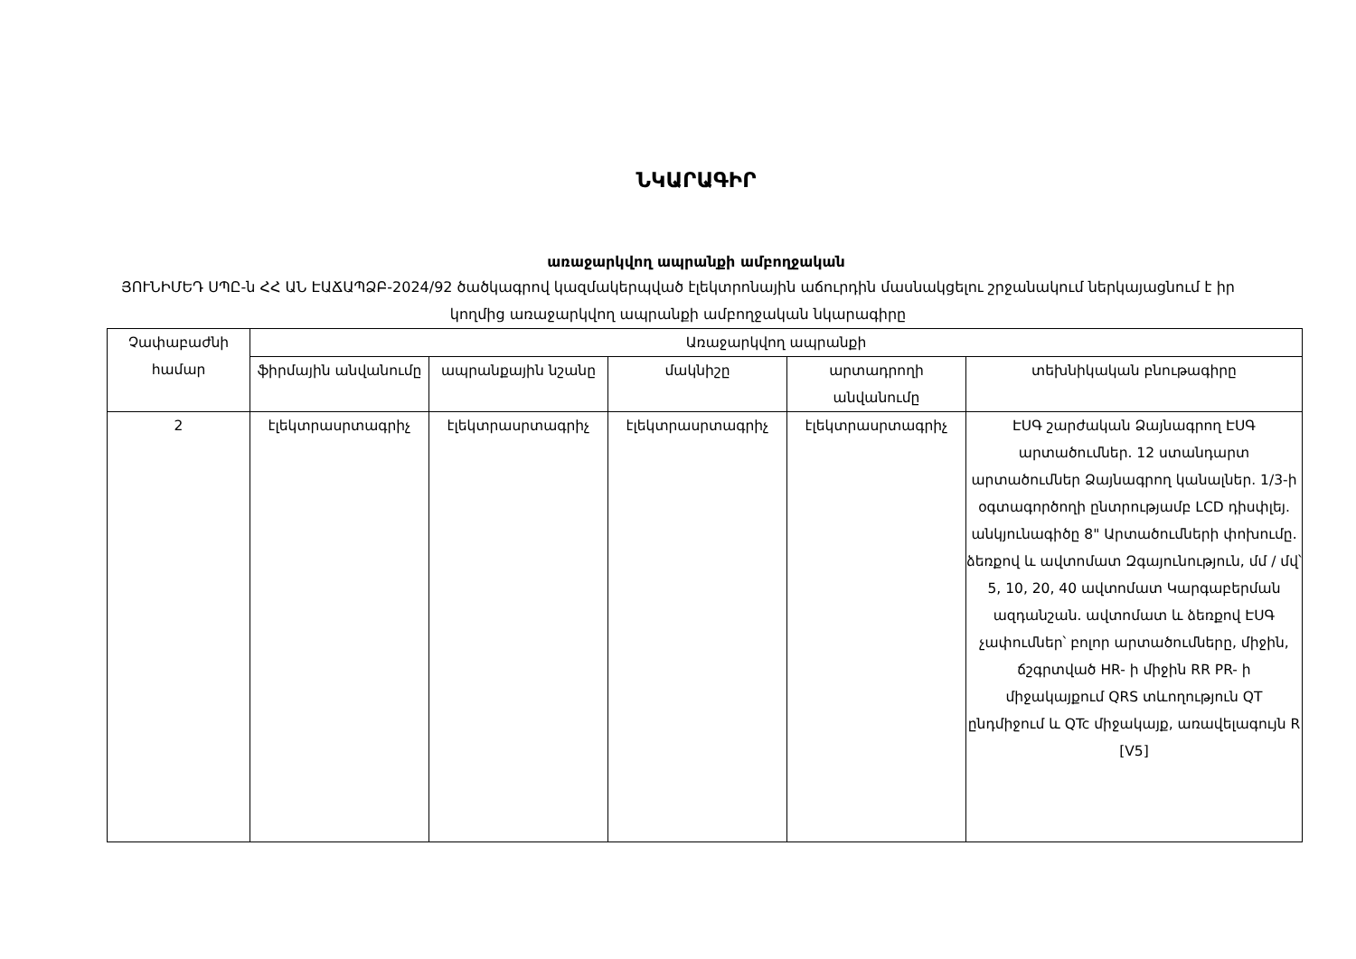ՆԿԱՐԱԳԻՐ
առաջարկվող ապրանքի ամբողջական
ՅՈՒՆԻՄԵԴ ՍՊԸ-ն ՀՀ ԱՆ ԷԱՃԱՊՁԲ-2024/92 ծածկագրով կազմակերպված էլեկտրոնային աճուրդին մասնակցելու շրջանակում ներկայացնում է իր կողմից առաջարկվող ապրանքի ամբողջական նկարագիրը
| Չափաբաժնի համար | Առաջարկվող ապրանքի | | | | |
| --- | --- | --- | --- | --- | --- |
| | ֆիրմային անվանումը | ապրանքային նշանը | մակնիշը | արտադրողի անվանումը | տեխնիկական բնութագիրը |
| 2 | էլեկտրասրտագրիչ | էլեկտրասրտագրիչ | էլեկտրասրտագրիչ | էլեկտրասրտագրիչ | ԷՍԳ շարժական Ձայնագրող ԷՍԳ արտածումներ. 12 ստանդարտ արտածումներ Ձայնագրող կանալներ. 1/3-ի օգտագործողի ընտրությամբ LCD դիսփլեյ. անկյունագիծը 8" Արտածումների փոխումը. ձեռքով և ավտոմատ Զգայունություն, մմ / մվ՝ 5, 10, 20, 40 ավտոմատ Կարգաբերման ազդանշան. ավտոմատ և ձեռքով ԷՍԳ չափումներ՝ բոլոր արտածումները, միջին, ճշգրտված HR- ի միջին RR PR- ի միջակայքում QRS տևողություն QT ընդմիջում և QTc միջակայք, առավելագույն R [V5] |